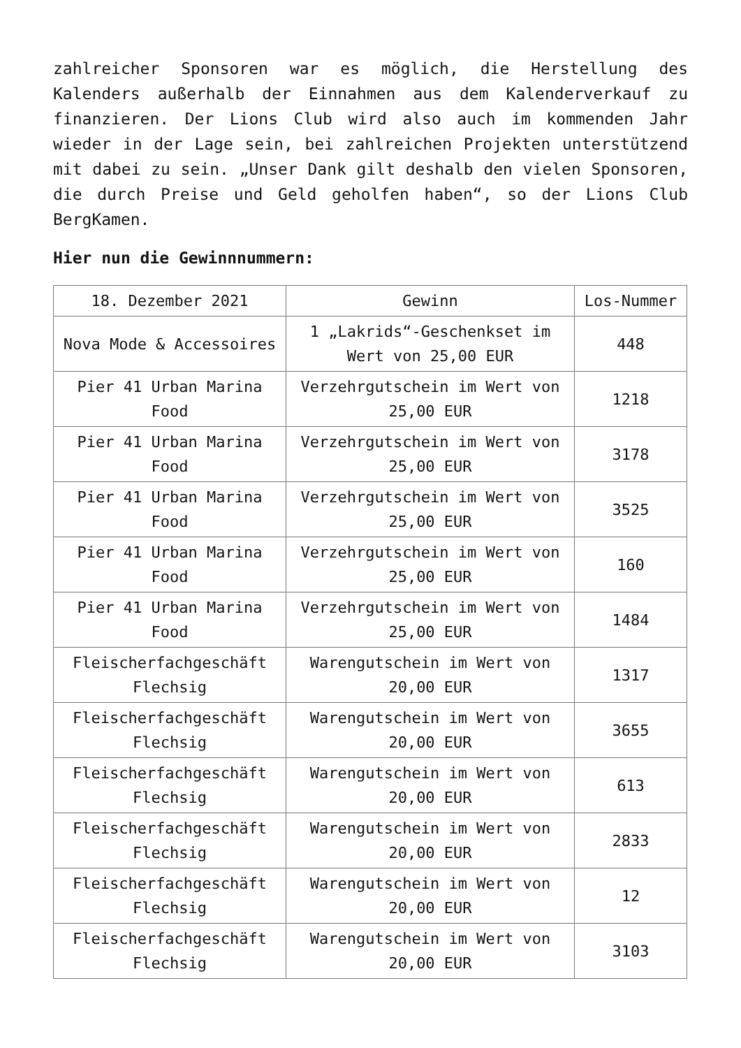zahlreicher Sponsoren war es möglich, die Herstellung des Kalenders außerhalb der Einnahmen aus dem Kalenderverkauf zu finanzieren. Der Lions Club wird also auch im kommenden Jahr wieder in der Lage sein, bei zahlreichen Projekten unterstützend mit dabei zu sein. „Unser Dank gilt deshalb den vielen Sponsoren, die durch Preise und Geld geholfen haben“, so der Lions Club BergKamen.
Hier nun die Gewinnnummern:
| 18. Dezember 2021 | Gewinn | Los-Nummer |
| --- | --- | --- |
| Nova Mode & Accessoires | 1 „Lakrids“-Geschenkset im Wert von 25,00 EUR | 448 |
| Pier 41 Urban Marina Food | Verzehrgutschein im Wert von 25,00 EUR | 1218 |
| Pier 41 Urban Marina Food | Verzehrgutschein im Wert von 25,00 EUR | 3178 |
| Pier 41 Urban Marina Food | Verzehrgutschein im Wert von 25,00 EUR | 3525 |
| Pier 41 Urban Marina Food | Verzehrgutschein im Wert von 25,00 EUR | 160 |
| Pier 41 Urban Marina Food | Verzehrgutschein im Wert von 25,00 EUR | 1484 |
| Fleischerfachgeschäft Flechsig | Warengutschein im Wert von 20,00 EUR | 1317 |
| Fleischerfachgeschäft Flechsig | Warengutschein im Wert von 20,00 EUR | 3655 |
| Fleischerfachgeschäft Flechsig | Warengutschein im Wert von 20,00 EUR | 613 |
| Fleischerfachgeschäft Flechsig | Warengutschein im Wert von 20,00 EUR | 2833 |
| Fleischerfachgeschäft Flechsig | Warengutschein im Wert von 20,00 EUR | 12 |
| Fleischerfachgeschäft Flechsig | Warengutschein im Wert von 20,00 EUR | 3103 |